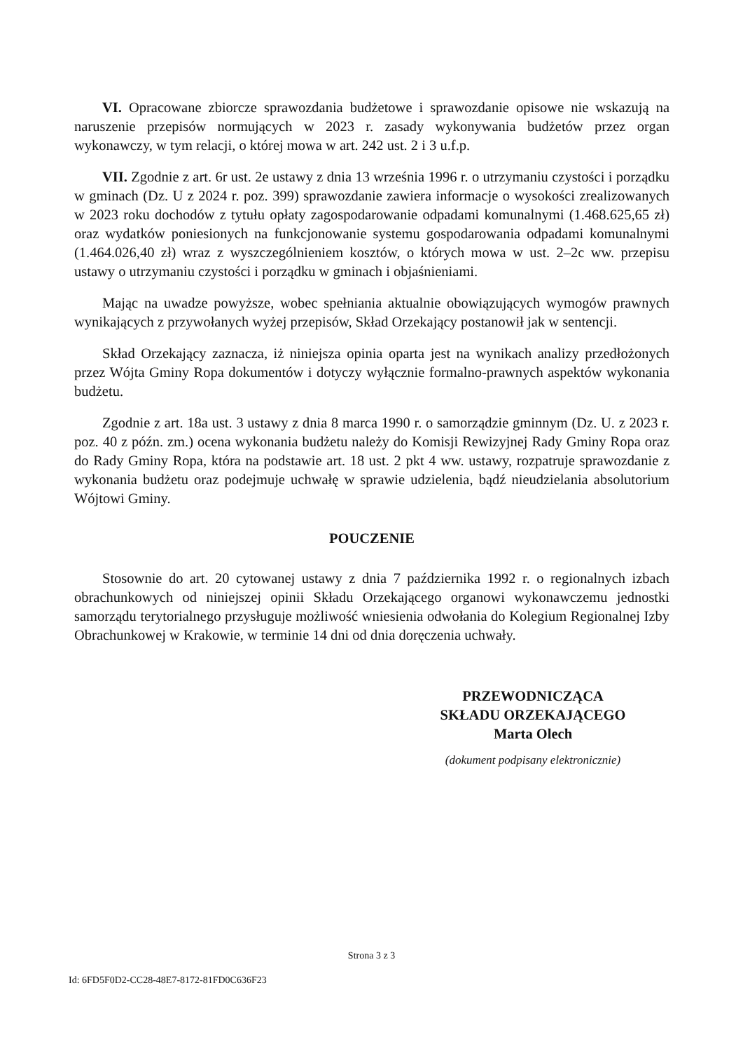VI. Opracowane zbiorcze sprawozdania budżetowe i sprawozdanie opisowe nie wskazują na naruszenie przepisów normujących w 2023 r. zasady wykonywania budżetów przez organ wykonawczy, w tym relacji, o której mowa w art. 242 ust. 2 i 3 u.f.p.
VII. Zgodnie z art. 6r ust. 2e ustawy z dnia 13 września 1996 r. o utrzymaniu czystości i porządku w gminach (Dz. U z 2024 r. poz. 399) sprawozdanie zawiera informacje o wysokości zrealizowanych w 2023 roku dochodów z tytułu opłaty zagospodarowanie odpadami komunalnymi (1.468.625,65 zł) oraz wydatków poniesionych na funkcjonowanie systemu gospodarowania odpadami komunalnymi (1.464.026,40 zł) wraz z wyszczególnieniem kosztów, o których mowa w ust. 2–2c ww. przepisu ustawy o utrzymaniu czystości i porządku w gminach i objaśnieniami.
Mając na uwadze powyższe, wobec spełniania aktualnie obowiązujących wymogów prawnych wynikających z przywołanych wyżej przepisów, Skład Orzekający postanowił jak w sentencji.
Skład Orzekający zaznacza, iż niniejsza opinia oparta jest na wynikach analizy przedłożonych przez Wójta Gminy Ropa dokumentów i dotyczy wyłącznie formalno-prawnych aspektów wykonania budżetu.
Zgodnie z art. 18a ust. 3 ustawy z dnia 8 marca 1990 r. o samorządzie gminnym (Dz. U. z 2023 r. poz. 40 z późn. zm.) ocena wykonania budżetu należy do Komisji Rewizyjnej Rady Gminy Ropa oraz do Rady Gminy Ropa, która na podstawie art. 18 ust. 2 pkt 4 ww. ustawy, rozpatruje sprawozdanie z wykonania budżetu oraz podejmuje uchwałę w sprawie udzielenia, bądź nieudzielania absolutorium Wójtowi Gminy.
POUCZENIE
Stosownie do art. 20 cytowanej ustawy z dnia 7 października 1992 r. o regionalnych izbach obrachunkowych od niniejszej opinii Składu Orzekającego organowi wykonawczemu jednostki samorządu terytorialnego przysługuje możliwość wniesienia odwołania do Kolegium Regionalnej Izby Obrachunkowej w Krakowie, w terminie 14 dni od dnia doręczenia uchwały.
PRZEWODNICZĄCA
SKŁADU ORZEKAJĄCEGO
Marta Olech
(dokument podpisany elektronicznie)
Strona 3 z 3
Id: 6FD5F0D2-CC28-48E7-8172-81FD0C636F23